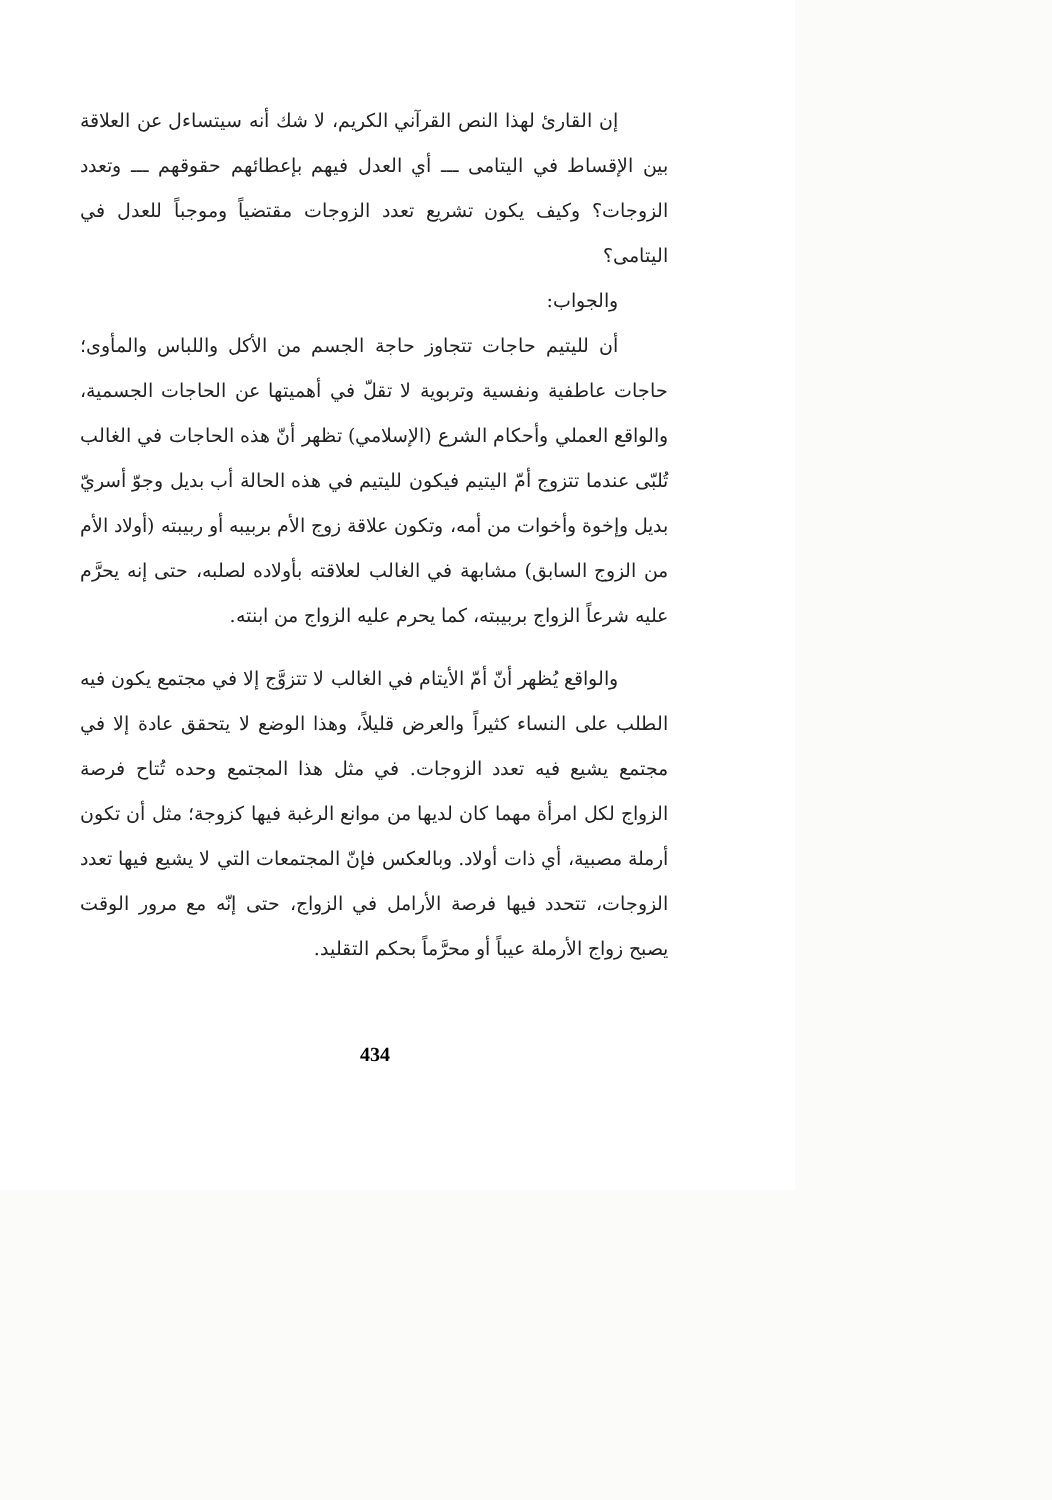إن القارئ لهذا النص القرآني الكريم، لا شك أنه سيتساءل عن العلاقة بين الإقساط في اليتامى ـــ أي العدل فيهم بإعطائهم حقوقهم ـــ وتعدد الزوجات؟ وكيف يكون تشريع تعدد الزوجات مقتضياً وموجباً للعدل في اليتامى؟
والجواب:
أن لليتيم حاجات تتجاوز حاجة الجسم من الأكل واللباس والمأوى؛ حاجات عاطفية ونفسية وتربوية لا تقلّ في أهميتها عن الحاجات الجسمية، والواقع العملي وأحكام الشرع (الإسلامي) تظهر أنّ هذه الحاجات في الغالب تُلبّى عندما تتزوج أمّ اليتيم فيكون لليتيم في هذه الحالة أب بديل وجوّ أسريّ بديل وإخوة وأخوات من أمه، وتكون علاقة زوج الأم بربيبه أو ربيبته (أولاد الأم من الزوج السابق) مشابهة في الغالب لعلاقته بأولاده لصلبه، حتى إنه يحرَّم عليه شرعاً الزواج بربيبته، كما يحرم عليه الزواج من ابنته.
والواقع يُظهر أنّ أمّ الأيتام في الغالب لا تتزوَّج إلا في مجتمع يكون فيه الطلب على النساء كثيراً والعرض قليلاً، وهذا الوضع لا يتحقق عادة إلا في مجتمع يشيع فيه تعدد الزوجات. في مثل هذا المجتمع وحده تُتاح فرصة الزواج لكل امرأة مهما كان لديها من موانع الرغبة فيها كزوجة؛ مثل أن تكون أرملة مصبية، أي ذات أولاد. وبالعكس فإنّ المجتمعات التي لا يشيع فيها تعدد الزوجات، تتحدد فيها فرصة الأرامل في الزواج، حتى إنّه مع مرور الوقت يصبح زواج الأرملة عيباً أو محرَّماً بحكم التقليد.
434